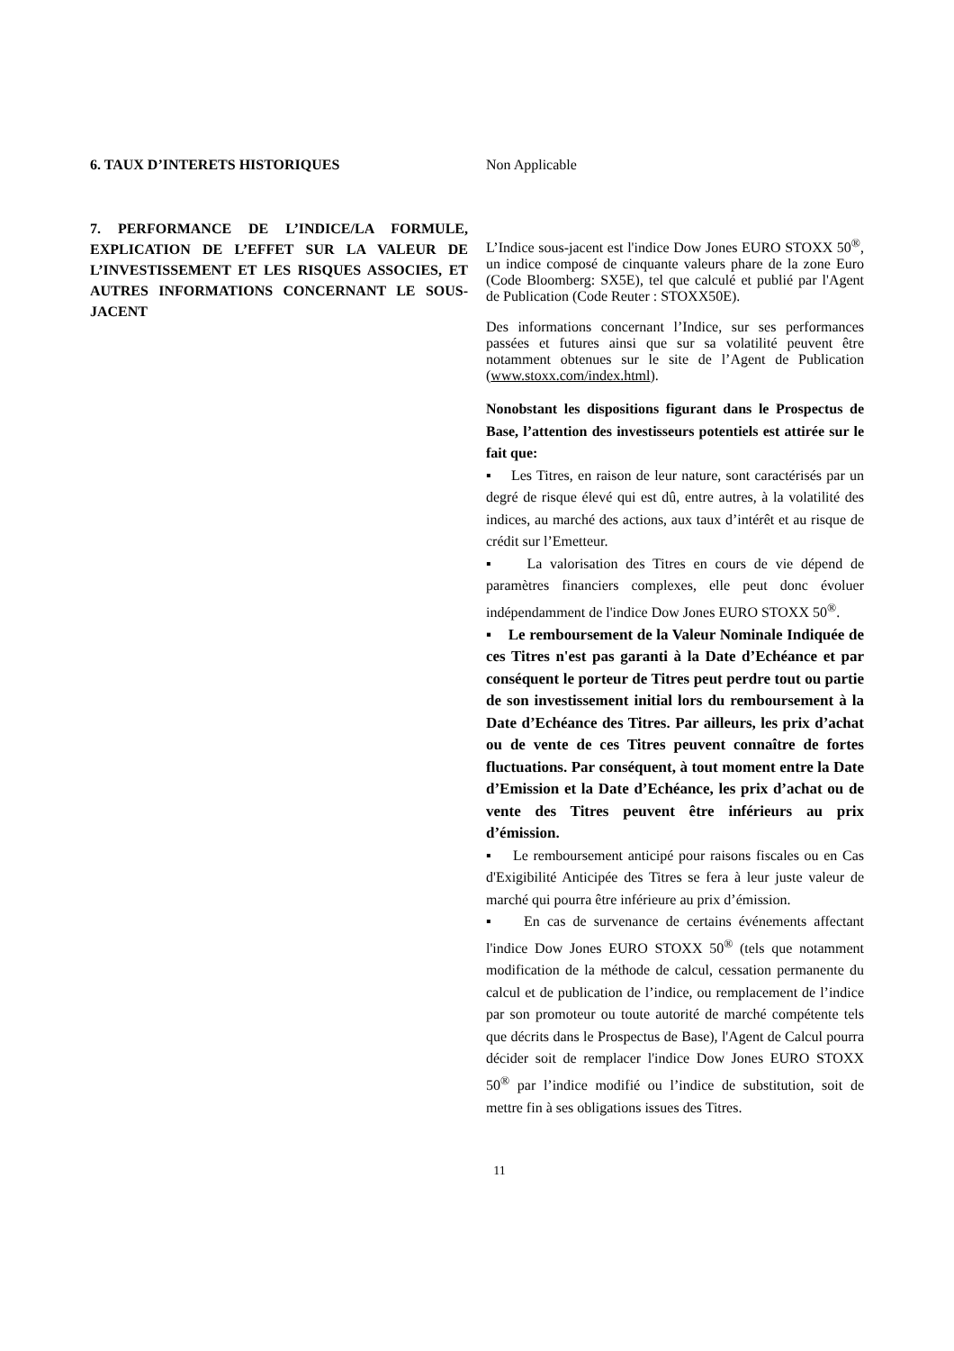6. TAUX D’INTERETS HISTORIQUES Non Applicable
7. PERFORMANCE DE L’INDICE/LA FORMULE, EXPLICATION DE L’EFFET SUR LA VALEUR DE L’INVESTISSEMENT ET LES RISQUES ASSOCIES, ET AUTRES INFORMATIONS CONCERNANT LE SOUS-JACENT
L’Indice sous-jacent est l'indice Dow Jones EURO STOXX 50<sup>®</sup>, un indice composé de cinquante valeurs phare de la zone Euro (Code Bloomberg: SX5E), tel que calculé et publié par l'Agent de Publication (Code Reuter : STOXX50E).
Des informations concernant l’Indice, sur ses performances passées et futures ainsi que sur sa volatilité peuvent être notamment obtenues sur le site de l’Agent de Publication (www.stoxx.com/index.html).
Nonobstant les dispositions figurant dans le Prospectus de Base, l’attention des investisseurs potentiels est attirée sur le fait que:
▪ Les Titres, en raison de leur nature, sont caractérisés par un degré de risque élevé qui est dû, entre autres, à la volatilité des indices, au marché des actions, aux taux d’intérêt et au risque de crédit sur l’Emetteur.
▪ La valorisation des Titres en cours de vie dépend de paramètres financiers complexes, elle peut donc évoluer indépendamment de l'indice Dow Jones EURO STOXX 50<sup>®</sup>.
▪ Le remboursement de la Valeur Nominale Indiquée de ces Titres n'est pas garanti à la Date d’Echéance et par conséquent le porteur de Titres peut perdre tout ou partie de son investissement initial lors du remboursement à la Date d’Echéance des Titres. Par ailleurs, les prix d’achat ou de vente de ces Titres peuvent connaître de fortes fluctuations. Par conséquent, à tout moment entre la Date d’Emission et la Date d’Echéance, les prix d’achat ou de vente des Titres peuvent être inférieurs au prix d’émission.
▪ Le remboursement anticipé pour raisons fiscales ou en Cas d'Exigibilité Anticipée des Titres se fera à leur juste valeur de marché qui pourra être inférieure au prix d’émission.
▪ En cas de survenance de certains événements affectant l'indice Dow Jones EURO STOXX 50<sup>®</sup> (tels que notamment modification de la méthode de calcul, cessation permanente du calcul et de publication de l’indice, ou remplacement de l’indice par son promoteur ou toute autorité de marché compétente tels que décrits dans le Prospectus de Base), l'Agent de Calcul pourra décider soit de remplacer l'indice Dow Jones EURO STOXX 50<sup>®</sup> par l’indice modifié ou l’indice de substitution, soit de mettre fin à ses obligations issues des Titres.
11